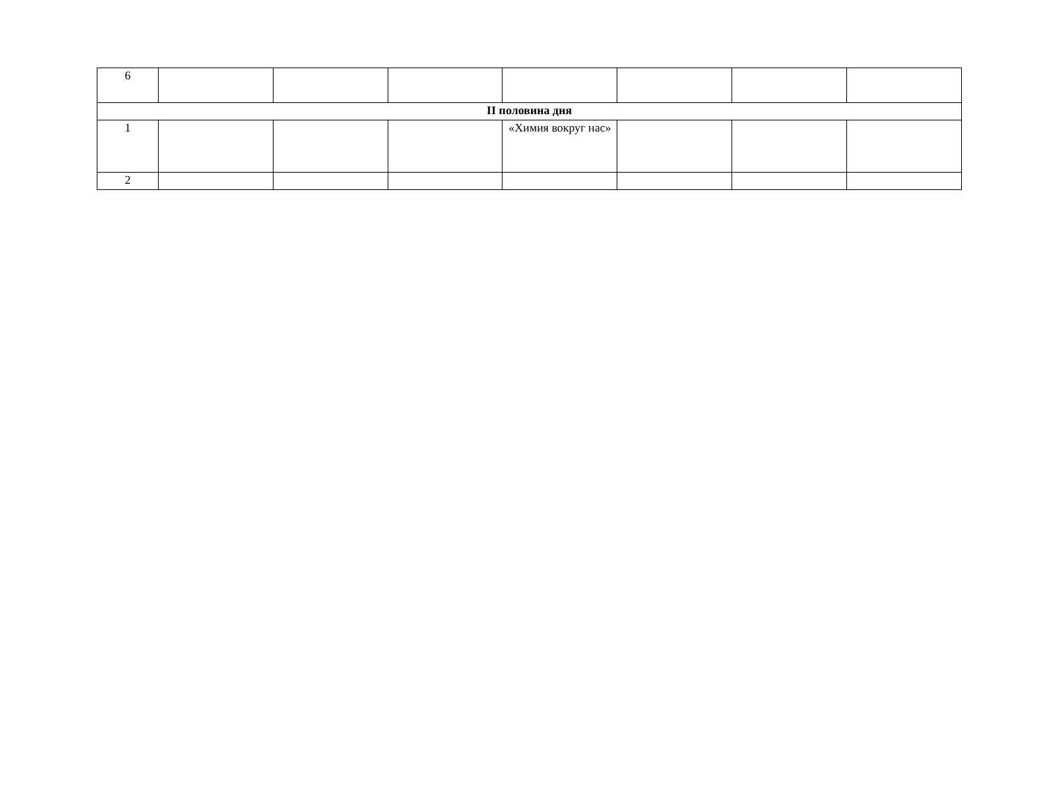| 6 | | | | | | | |
| II половина дня | | | | | | | |
| 1 | | | | «Химия вокруг нас» | | | |
| 2 | | | | | | | |